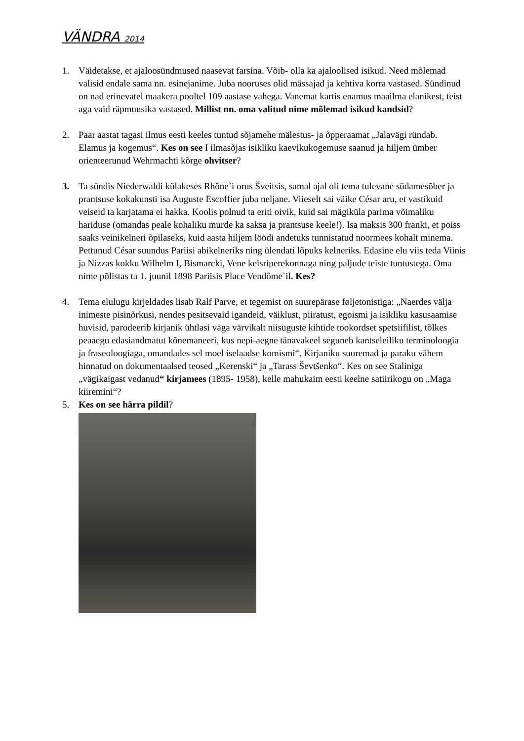VÄNDRA 2014
1. Väidetakse, et ajaloosündmused naasevat farsina. Võib- olla ka ajaloolised isikud. Need mõlemad valisid endale sama nn. esinejanime. Juba nooruses olid mässajad ja kehtiva korra vastased. Sündinud on nad erinevatel maakera pooltel 109 aastase vahega. Vanemat kartis enamus maailma elanikest, teist aga vaid räpmuusika vastased. Millist nn. oma valitud nime mõlemad isikud kandsid?
2. Paar aastat tagasi ilmus eesti keeles tuntud sõjamehe mälestus- ja õpperaamat „Jalavägi ründab. Elamus ja kogemus“. Kes on see I ilmasõjas isikliku kaevikukogemuse saanud ja hiljem ümber orienteerunud Wehrmachti kõrge ohvitser?
3. Ta sündis Niederwaldi külakeses Rhône`i orus Šveitsis, samal ajal oli tema tulevane südamesõber ja prantsuse kokakunsti isa Auguste Escoffier juba neljane. Viieselt sai väike César aru, et vastikuid veiseid ta karjatama ei hakka. Koolis polnud ta eriti oivik, kuid sai mägiküla parima võimaliku hariduse (omandas peale kohaliku murde ka saksa ja prantsuse keele!). Isa maksis 300 franki, et poiss saaks veinikelneri õpilaseks, kuid aasta hiljem löödi andetuks tunnistatud noormees kohalt minema. Pettunud César suundus Pariisi abikelneriks ning ülendati lõpuks kelneriks. Edasine elu viis teda Viinis ja Nizzas kokku Wilhelm I, Bismarcki, Vene keisriperekonnaga ning paljude teiste tuntustega. Oma nime põlistas ta 1. juunil 1898 Pariisis Place Vendôme`il. Kes?
4. Tema elulugu kirjeldades lisab Ralf Parve, et tegemist on suurepärase føljetonistiga: „Naerdes välja inimeste pisinõrkusi, nendes pesitsevaid igandeid, väiklust, piiratust, egoismi ja isikliku kasusaamise huvisid, parodeerib kirjanik ühtlasi väga värvikalt niisuguste kihtide tookordset spetsiifilist, tõlkes peaaegu edasiandmatut kõnemaneeri, kus nepi-aegne tänavakeel seguneb kantseleiliku terminoloogia ja fraseoloogiaga, omandades sel moel iselaadse komismi“. Kirjaniku suuremad ja paraku vähem hinnatud on dokumentaalsed teosed „Kerenski“ ja „Tarass Ševtšenko“. Kes on see Staliniga „vägikaigast vedanud“ kirjamees (1895- 1958), kelle mahukaim eesti keelne satiirikogu on „Maga kiiremini“?
5. Kes on see härra pildil?